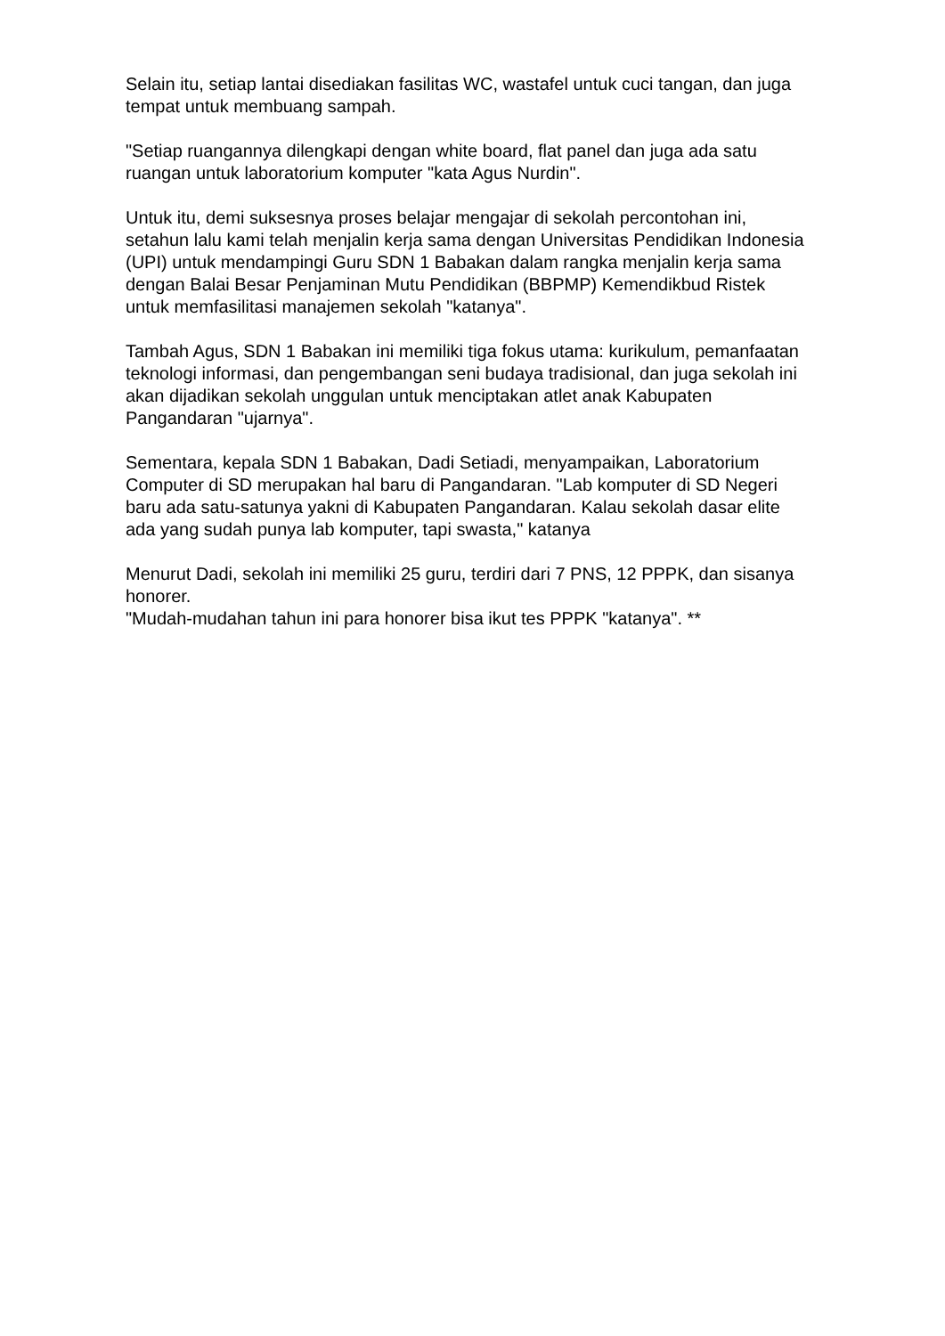Selain itu, setiap lantai disediakan fasilitas WC, wastafel untuk cuci tangan, dan juga tempat untuk membuang sampah.
"Setiap ruangannya dilengkapi dengan white board, flat panel dan juga ada satu ruangan untuk laboratorium komputer "kata Agus Nurdin".
Untuk itu, demi suksesnya proses belajar mengajar di sekolah percontohan ini, setahun lalu kami telah menjalin kerja sama dengan Universitas Pendidikan Indonesia (UPI) untuk mendampingi Guru SDN 1 Babakan dalam rangka menjalin kerja sama dengan Balai Besar Penjaminan Mutu Pendidikan (BBPMP) Kemendikbud Ristek untuk memfasilitasi manajemen sekolah "katanya".
Tambah Agus, SDN 1 Babakan ini memiliki tiga fokus utama: kurikulum, pemanfaatan teknologi informasi, dan pengembangan seni budaya tradisional, dan juga sekolah ini akan dijadikan sekolah unggulan untuk menciptakan atlet anak Kabupaten Pangandaran "ujarnya".
Sementara, kepala SDN 1 Babakan, Dadi Setiadi, menyampaikan, Laboratorium Computer di SD merupakan hal baru di Pangandaran. "Lab komputer di SD Negeri baru ada satu-satunya yakni di Kabupaten Pangandaran. Kalau sekolah dasar elite ada yang sudah punya lab komputer, tapi swasta," katanya
Menurut Dadi, sekolah ini memiliki 25 guru, terdiri dari 7 PNS, 12 PPPK, dan sisanya honorer.
"Mudah-mudahan tahun ini para honorer bisa ikut tes PPPK "katanya". **